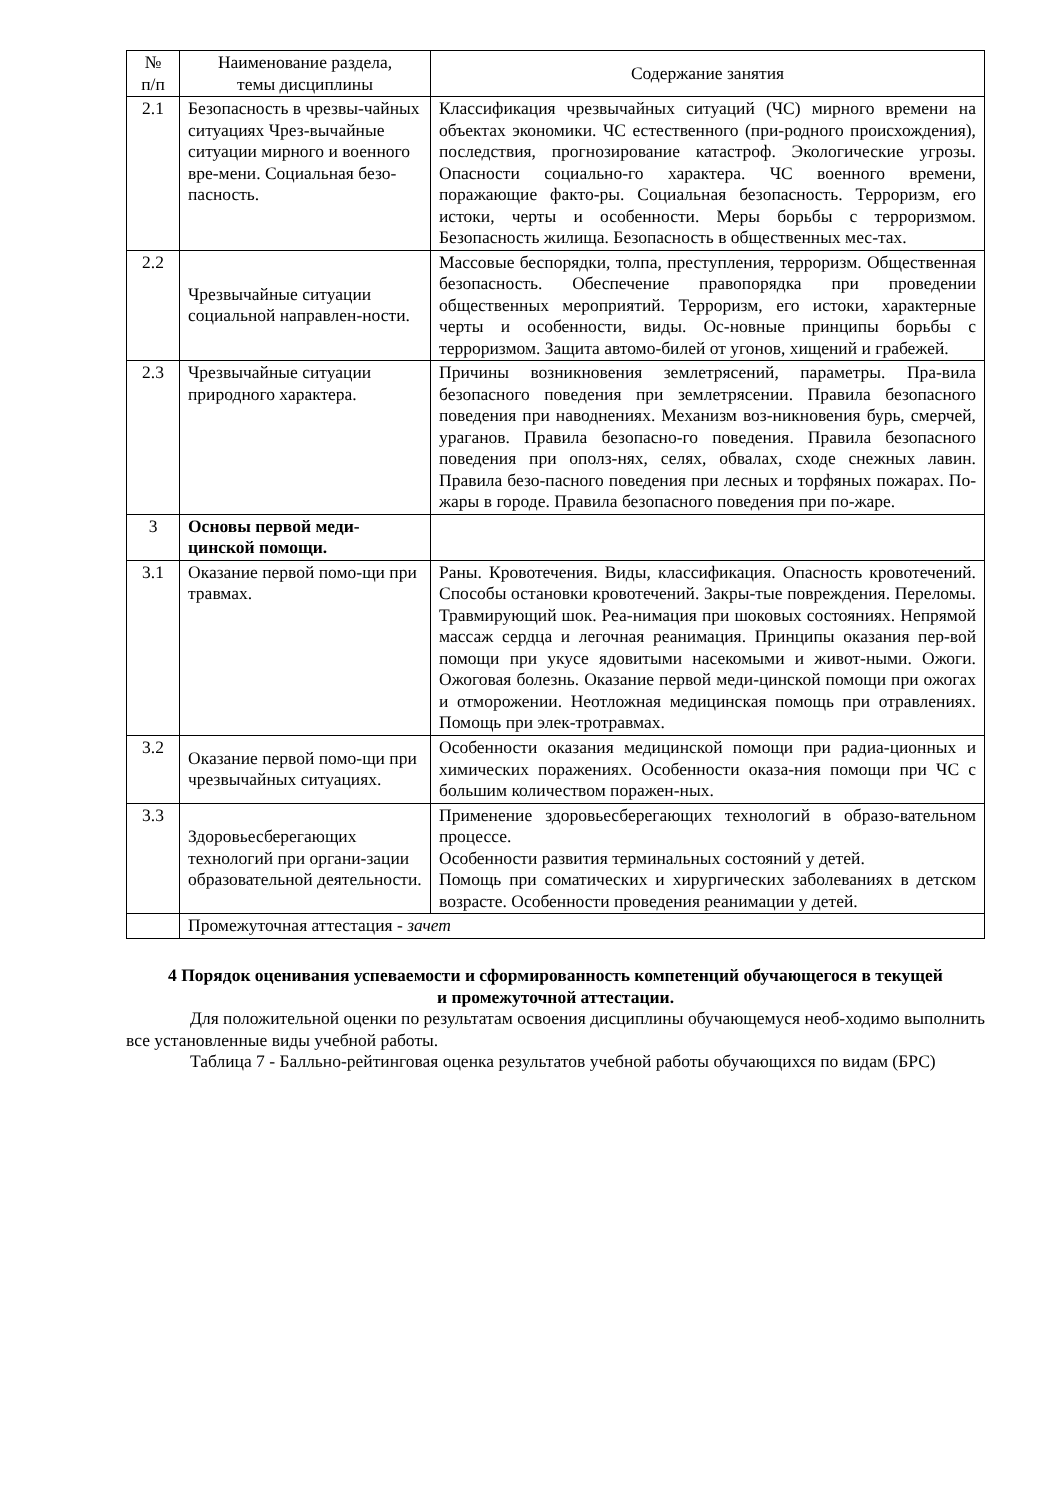| № п/п | Наименование раздела, темы дисциплины | Содержание занятия |
| --- | --- | --- |
| 2.1 | Безопасность в чрезвы-чайных ситуациях Чрез-вычайные ситуации мирного и военного вре-мени. Социальная безо-пасность. | Классификация чрезвычайных ситуаций (ЧС) мирного времени на объектах экономики. ЧС естественного (при-родного происхождения), последствия, прогнозирование катастроф. Экологические угрозы. Опасности социально-го характера. ЧС военного времени, поражающие факто-ры. Социальная безопасность. Терроризм, его истоки, черты и особенности. Меры борьбы с терроризмом. Безопасность жилища. Безопасность в общественных мес-тах. |
| 2.2 | Чрезвычайные ситуации социальной направлен-ности. | Массовые беспорядки, толпа, преступления, терроризм. Общественная безопасность. Обеспечение правопорядка при проведении общественных мероприятий. Терроризм, его истоки, характерные черты и особенности, виды. Ос-новные принципы борьбы с терроризмом. Защита автомо-билей от угонов, хищений и грабежей. |
| 2.3 | Чрезвычайные ситуации природного характера. | Причины возникновения землетрясений, параметры. Пра-вила безопасного поведения при землетрясении. Правила безопасного поведения при наводнениях. Механизм воз-никновения бурь, смерчей, ураганов. Правила безопасно-го поведения. Правила безопасного поведения при ополз-нях, селях, обвалах, сходе снежных лавин. Правила безо-пасного поведения при лесных и торфяных пожарах. По-жары в городе. Правила безопасного поведения при по-жаре. |
| 3 | Основы первой меди-цинской помощи. | |
| 3.1 | Оказание первой помо-щи при травмах. | Раны. Кровотечения. Виды, классификация. Опасность кровотечений. Способы остановки кровотечений. Закры-тые повреждения. Переломы. Травмирующий шок. Реа-нимация при шоковых состояниях. Непрямой массаж сердца и легочная реанимация. Принципы оказания пер-вой помощи при укусе ядовитыми насекомыми и живот-ными. Ожоги. Ожоговая болезнь. Оказание первой меди-цинской помощи при ожогах и отморожении. Неотложная медицинская помощь при отравлениях. Помощь при элек-тротравмах. |
| 3.2 | Оказание первой помо-щи при чрезвычайных ситуациях. | Особенности оказания медицинской помощи при радиа-ционных и химических поражениях. Особенности оказа-ния помощи при ЧС с большим количеством поражен-ных. |
| 3.3 | Здоровьесберегающих технологий при органи-зации образовательной деятельности. | Применение здоровьесберегающих технологий в образо-вательном процессе. Особенности развития терминальных состояний у детей. Помощь при соматических и хирургических заболеваниях в детском возрасте. Особенности проведения реанимации у детей. |
| | Промежуточная аттестация - зачет | |
4 Порядок оценивания успеваемости и сформированность компетенций обучающегося в текущей и промежуточной аттестации.
Для положительной оценки по результатам освоения дисциплины обучающемуся необ-ходимо выполнить все установленные виды учебной работы.
Таблица 7 - Балльно-рейтинговая оценка результатов учебной работы обучающихся по видам (БРС)